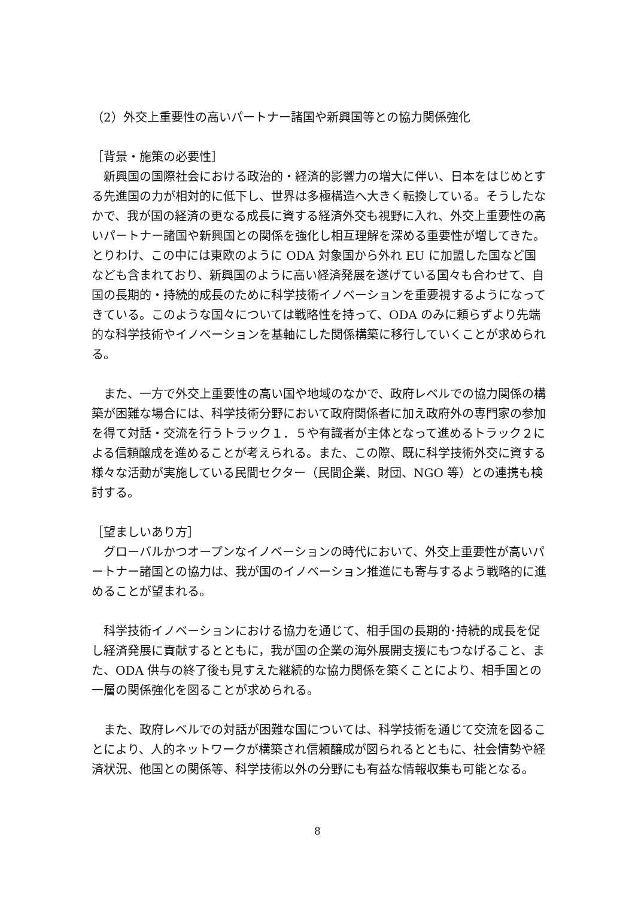（2）外交上重要性の高いパートナー諸国や新興国等との協力関係強化
［背景・施策の必要性］
　新興国の国際社会における政治的・経済的影響力の増大に伴い、日本をはじめとする先進国の力が相対的に低下し、世界は多極構造へ大きく転換している。そうしたなかで、我が国の経済の更なる成長に資する経済外交も視野に入れ、外交上重要性の高いパートナー諸国や新興国との関係を強化し相互理解を深める重要性が増してきた。とりわけ、この中には東欧のように ODA 対象国から外れ EU に加盟した国など国なども含まれており、新興国のように高い経済発展を遂げている国々も合わせて、自国の長期的・持続的成長のために科学技術イノベーションを重要視するようになってきている。このような国々については戦略性を持って、ODA のみに頼らずより先端的な科学技術やイノベーションを基軸にした関係構築に移行していくことが求められる。
　また、一方で外交上重要性の高い国や地域のなかで、政府レベルでの協力関係の構築が困難な場合には、科学技術分野において政府関係者に加え政府外の専門家の参加を得て対話・交流を行うトラック１．５や有識者が主体となって進めるトラック２による信頼醸成を進めることが考えられる。また、この際、既に科学技術外交に資する様々な活動が実施している民間セクター（民間企業、財団、NGO 等）との連携も検討する。
［望ましいあり方］
　グローバルかつオープンなイノベーションの時代において、外交上重要性が高いパートナー諸国との協力は、我が国のイノベーション推進にも寄与するよう戦略的に進めることが望まれる。
　科学技術イノベーションにおける協力を通じて、相手国の長期的･持続的成長を促し経済発展に貢献するとともに，我が国の企業の海外展開支援にもつなげること、また、ODA 供与の終了後も見すえた継続的な協力関係を築くことにより、相手国との一層の関係強化を図ることが求められる。
　また、政府レベルでの対話が困難な国については、科学技術を通じて交流を図ることにより、人的ネットワークが構築され信頼醸成が図られるとともに、社会情勢や経済状況、他国との関係等、科学技術以外の分野にも有益な情報収集も可能となる。
8